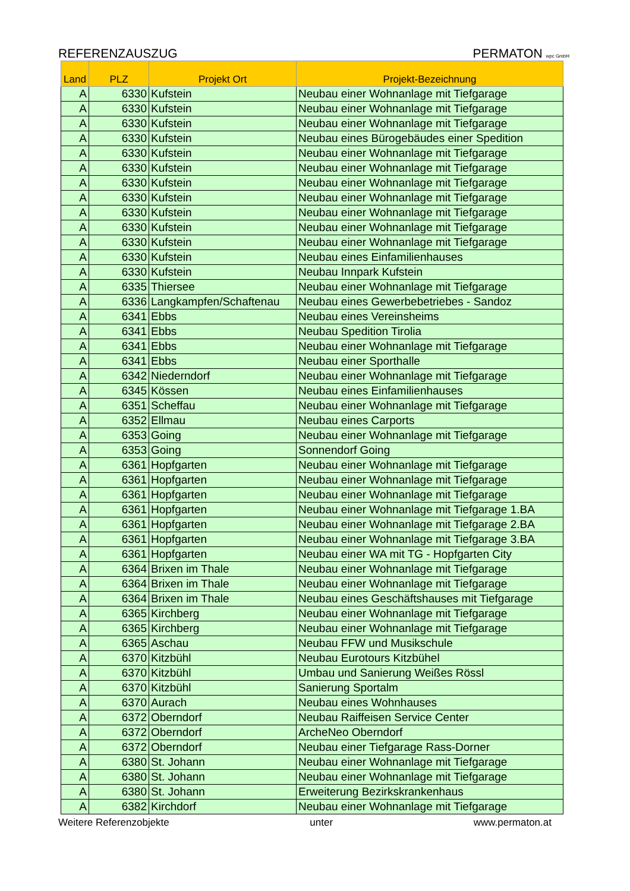REFERENZAUSZUG PERMATON wpc GmbH
| Land | PLZ | Projekt Ort | Projekt-Bezeichnung |
| --- | --- | --- | --- |
| A | 6330 | Kufstein | Neubau einer Wohnanlage mit Tiefgarage |
| A | 6330 | Kufstein | Neubau einer Wohnanlage mit Tiefgarage |
| A | 6330 | Kufstein | Neubau einer Wohnanlage mit Tiefgarage |
| A | 6330 | Kufstein | Neubau eines Bürogebäudes einer Spedition |
| A | 6330 | Kufstein | Neubau einer Wohnanlage mit Tiefgarage |
| A | 6330 | Kufstein | Neubau einer Wohnanlage mit Tiefgarage |
| A | 6330 | Kufstein | Neubau einer Wohnanlage mit Tiefgarage |
| A | 6330 | Kufstein | Neubau einer Wohnanlage mit Tiefgarage |
| A | 6330 | Kufstein | Neubau einer Wohnanlage mit Tiefgarage |
| A | 6330 | Kufstein | Neubau einer Wohnanlage mit Tiefgarage |
| A | 6330 | Kufstein | Neubau einer Wohnanlage mit Tiefgarage |
| A | 6330 | Kufstein | Neubau eines Einfamilienhauses |
| A | 6330 | Kufstein | Neubau Innpark Kufstein |
| A | 6335 | Thiersee | Neubau einer Wohnanlage mit Tiefgarage |
| A | 6336 | Langkampfen/Schaftenau | Neubau eines Gewerbebetriebes - Sandoz |
| A | 6341 | Ebbs | Neubau eines Vereinsheims |
| A | 6341 | Ebbs | Neubau Spedition Tirolia |
| A | 6341 | Ebbs | Neubau einer Wohnanlage mit Tiefgarage |
| A | 6341 | Ebbs | Neubau einer Sporthalle |
| A | 6342 | Niederndorf | Neubau einer Wohnanlage mit Tiefgarage |
| A | 6345 | Kössen | Neubau eines Einfamilienhauses |
| A | 6351 | Scheffau | Neubau einer Wohnanlage mit Tiefgarage |
| A | 6352 | Ellmau | Neubau eines Carports |
| A | 6353 | Going | Neubau einer Wohnanlage mit Tiefgarage |
| A | 6353 | Going | Sonnendorf Going |
| A | 6361 | Hopfgarten | Neubau einer Wohnanlage mit Tiefgarage |
| A | 6361 | Hopfgarten | Neubau einer Wohnanlage mit Tiefgarage |
| A | 6361 | Hopfgarten | Neubau einer Wohnanlage mit Tiefgarage |
| A | 6361 | Hopfgarten | Neubau einer Wohnanlage mit Tiefgarage 1.BA |
| A | 6361 | Hopfgarten | Neubau einer Wohnanlage mit Tiefgarage 2.BA |
| A | 6361 | Hopfgarten | Neubau einer Wohnanlage mit Tiefgarage 3.BA |
| A | 6361 | Hopfgarten | Neubau einer WA mit TG - Hopfgarten City |
| A | 6364 | Brixen im Thale | Neubau einer Wohnanlage mit Tiefgarage |
| A | 6364 | Brixen im Thale | Neubau einer Wohnanlage mit Tiefgarage |
| A | 6364 | Brixen im Thale | Neubau eines Geschäftshauses mit Tiefgarage |
| A | 6365 | Kirchberg | Neubau einer Wohnanlage mit Tiefgarage |
| A | 6365 | Kirchberg | Neubau einer Wohnanlage mit Tiefgarage |
| A | 6365 | Aschau | Neubau FFW und Musikschule |
| A | 6370 | Kitzbühl | Neubau Eurotours Kitzbühel |
| A | 6370 | Kitzbühl | Umbau und Sanierung Weißes Rössl |
| A | 6370 | Kitzbühl | Sanierung Sportalm |
| A | 6370 | Aurach | Neubau eines Wohnhauses |
| A | 6372 | Oberndorf | Neubau Raiffeisen Service Center |
| A | 6372 | Oberndorf | ArcheNeo Oberndorf |
| A | 6372 | Oberndorf | Neubau einer Tiefgarage Rass-Dorner |
| A | 6380 | St. Johann | Neubau einer Wohnanlage mit Tiefgarage |
| A | 6380 | St. Johann | Neubau einer Wohnanlage mit Tiefgarage |
| A | 6380 | St. Johann | Erweiterung Bezirkskrankenhaus |
| A | 6382 | Kirchdorf | Neubau einer Wohnanlage mit Tiefgarage |
Weitere Referenzobjekte unter www.permaton.at